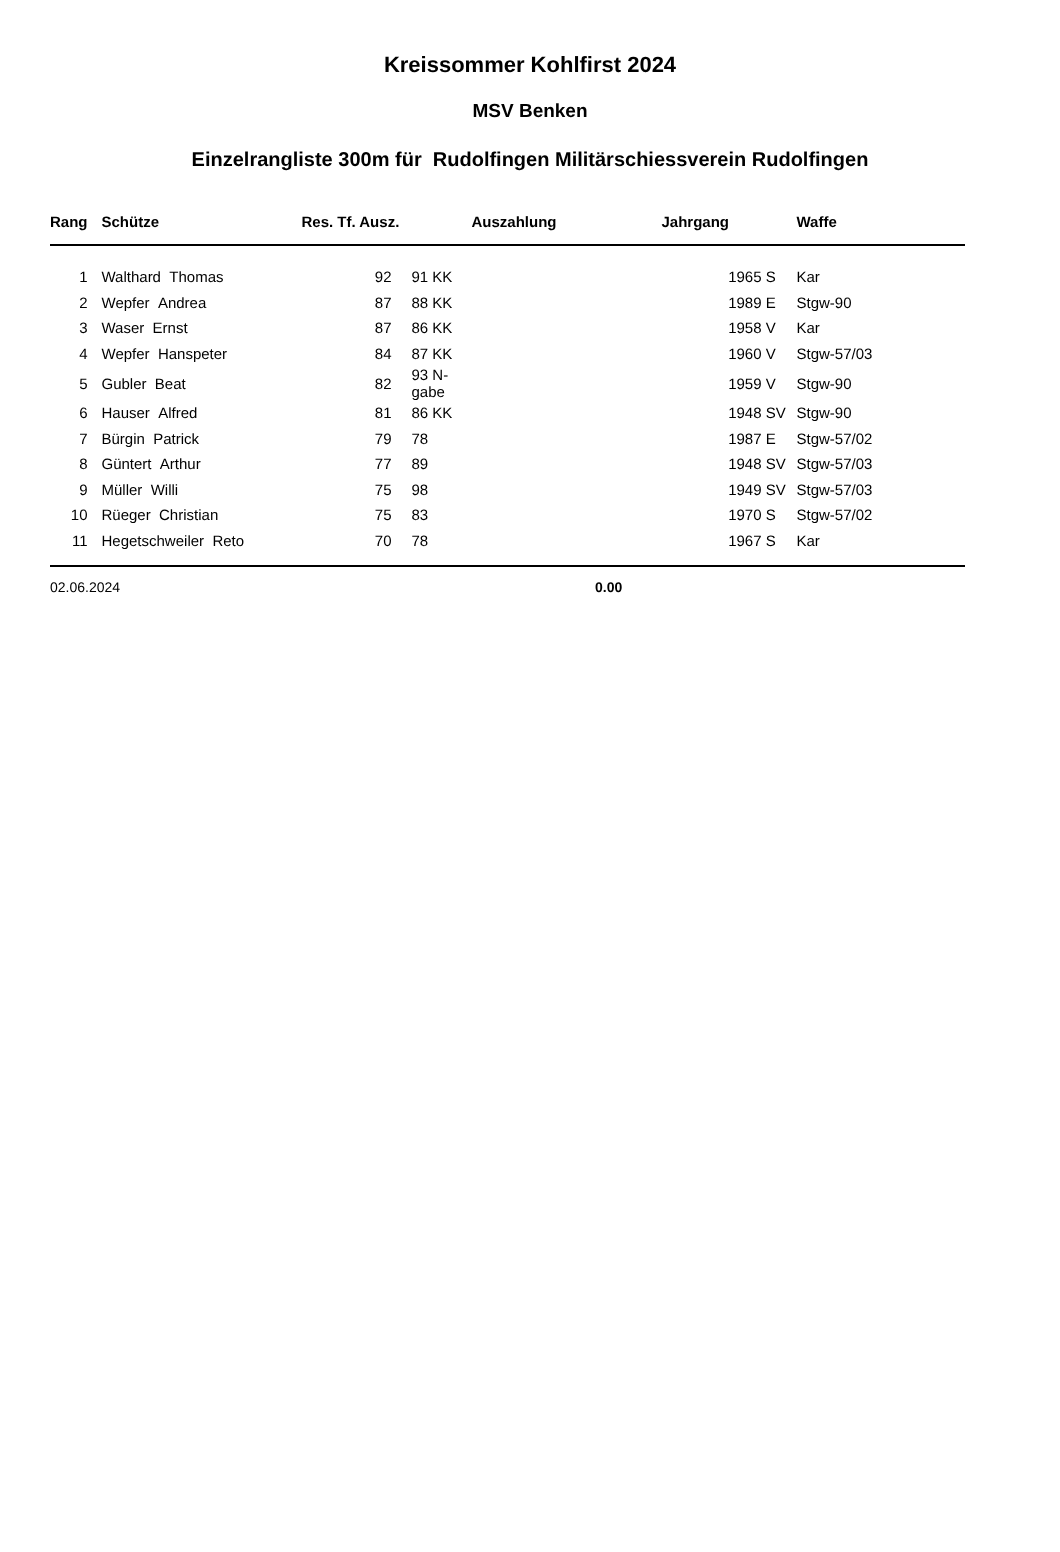Kreissommer Kohlfirst 2024
MSV Benken
Einzelrangliste 300m für Rudolfingen Militärschiessverein Rudolfingen
| Rang | | Schütze | Res. Tf. Ausz. | | Auszahlung | Jahrgang | | Waffe |
| --- | --- | --- | --- | --- | --- | --- | --- | --- |
| 1 | | Walthard Thomas | 92 | 91 KK | | 1965 | S | Kar |
| 2 | | Wepfer Andrea | 87 | 88 KK | | 1989 | E | Stgw-90 |
| 3 | | Waser Ernst | 87 | 86 KK | | 1958 | V | Kar |
| 4 | | Wepfer Hanspeter | 84 | 87 KK | | 1960 | V | Stgw-57/03 |
| 5 | | Gubler Beat | 82 | 93 N-gabe | | 1959 | V | Stgw-90 |
| 6 | | Hauser Alfred | 81 | 86 KK | | 1948 | SV | Stgw-90 |
| 7 | | Bürgin Patrick | 79 | 78 | | 1987 | E | Stgw-57/02 |
| 8 | | Güntert Arthur | 77 | 89 | | 1948 | SV | Stgw-57/03 |
| 9 | | Müller Willi | 75 | 98 | | 1949 | SV | Stgw-57/03 |
| 10 | | Rüeger Christian | 75 | 83 | | 1970 | S | Stgw-57/02 |
| 11 | | Hegetschweiler Reto | 70 | 78 | | 1967 | S | Kar |
02.06.2024 0.00